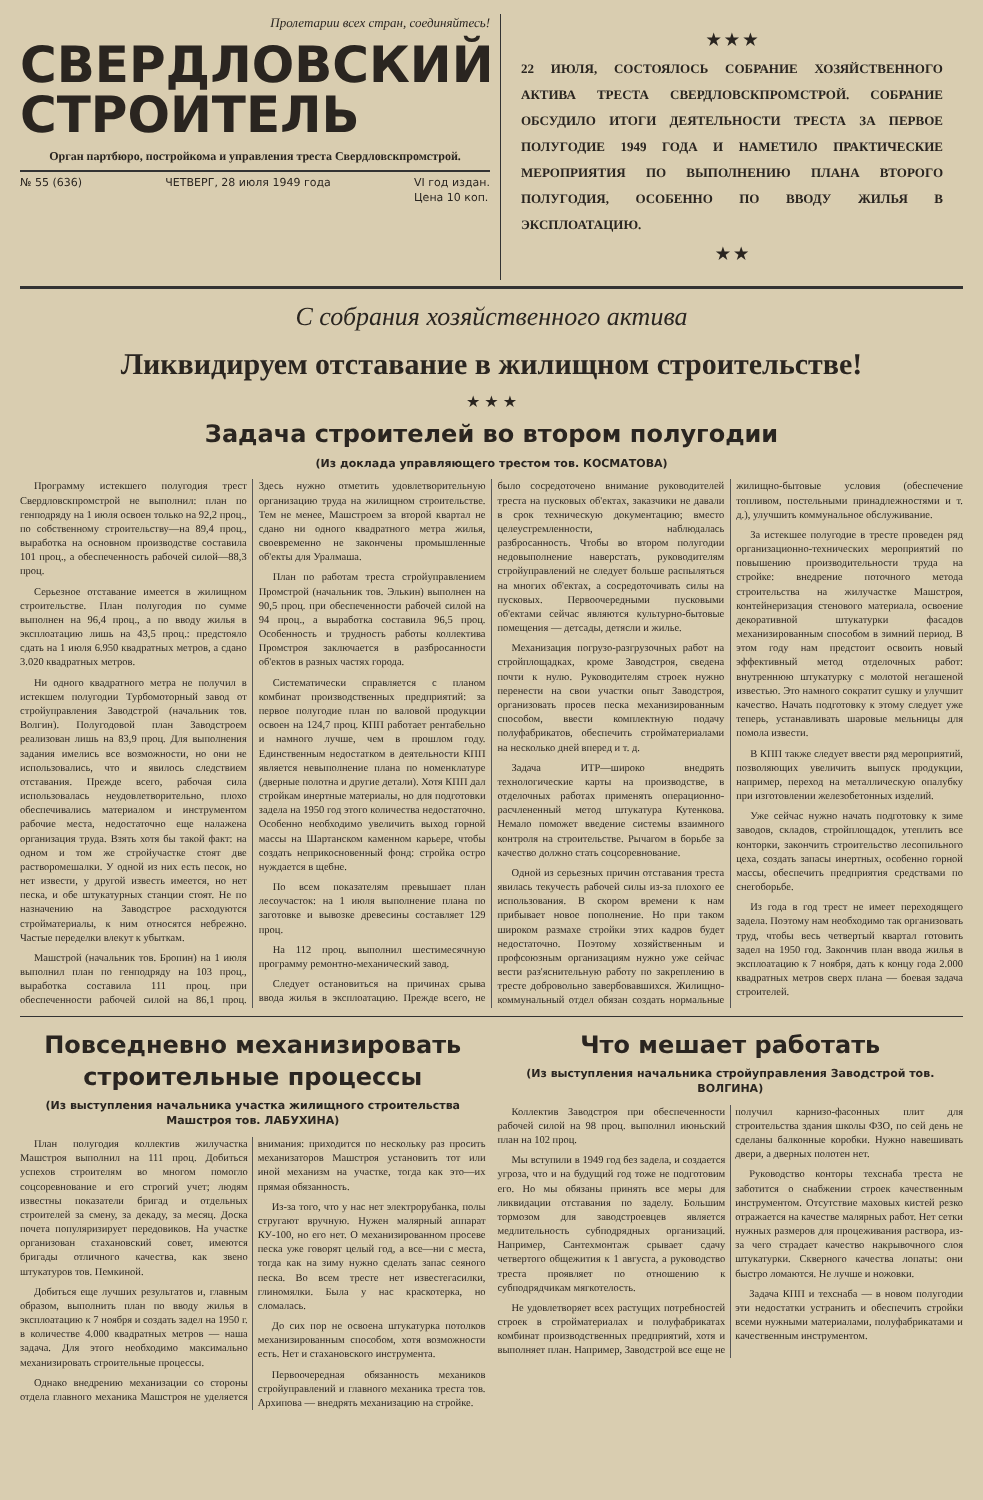Пролетарии всех стран, соединяйтесь!
СВЕРДЛОВСКИЙ
СТРОИТЕЛЬ
Орган партбюро, постройкома и управления треста Свердловскпромстрой.
№ 55 (636) ЧЕТВЕРГ, 28 июля 1949 года VI год издан.
Цена 10 коп.
★ ★ ★
22 ИЮЛЯ, СОСТОЯЛОСЬ СОБРАНИЕ ХОЗЯЙСТВЕННОГО АКТИВА ТРЕСТА СВЕРДЛОВСКПРОМСТРОЙ. СОБРАНИЕ ОБСУДИЛО ИТОГИ ДЕЯТЕЛЬНОСТИ ТРЕСТА ЗА ПЕРВОЕ ПОЛУГОДИЕ 1949 ГОДА И НАМЕТИЛО ПРАКТИЧЕСКИЕ МЕРОПРИЯТИЯ ПО ВЫПОЛНЕНИЮ ПЛАНА ВТОРОГО ПОЛУГОДИЯ, ОСОБЕННО ПО ВВОДУ ЖИЛЬЯ В ЭКСПЛОАТАЦИЮ.
★ ★
С собрания хозяйственного актива
Ликвидируем отставание в жилищном строительстве!
★ ★ ★
Задача строителей во втором полугодии
(Из доклада управляющего трестом тов. КОСМАТОВА)
Программу истекшего полугодия трест Свердловскпромстрой не выполнил: план по генподряду на 1 июля освоен только на 92,2 проц., по собственному строительству—на 89,4 проц., выработка на основном производстве составила 101 проц., а обеспеченность рабочей силой—88,3 проц.
Серьезное отставание имеется в жилищном строительстве. План полугодия по сумме выполнен на 96,4 проц., а по вводу жилья в эксплоатацию лишь на 43,5 проц.: предстояло сдать на 1 июля 6.950 квадратных метров, а сдано 3.020 квадратных метров.
Ни одного квадратного метра не получил в истекшем полугодии Турбомоторный завод от стройуправления Заводстрой (начальник тов. Волгин). Полугодовой план Заводстроем реализован лишь на 83,9 проц. Для выполнения задания имелись все возможности, но они не использовались, что и явилось следствием отставания. Прежде всего, рабочая сила использовалась неудовлетворительно, плохо обеспечивались материалом и инструментом рабочие места, недостаточно еще налажена организация труда. Взять хотя бы такой факт: на одном и том же стройучастке стоят две растворомешалки. У одной из них есть песок, но нет извести, у другой известь имеется, но нет песка, и обе штукатурных станции стоят. Не по назначению на Заводстрое расходуются стройматериалы, к ним относятся небрежно. Частые переделки влекут к убыткам.
Машстрой (начальник тов. Бропин) на 1 июля выполнил план по генподряду на 103 проц., выработка составила 111 проц. при обеспеченности рабочей силой на 86,1 проц. Здесь нужно отметить удовлетворительную организацию труда на жилищном строительстве. Тем не менее, Машстроем за второй квартал не сдано ни одного квадратного метра жилья, своевременно не закончены промышленные об'екты для Уралмаша.
План по работам треста стройуправлением Промстрой (начальник тов. Элькин) выполнен на 90,5 проц. при обеспеченности рабочей силой на 94 проц., а выработка составила 96,5 проц. Особенность и трудность работы коллектива Промстроя заключается в разбросанности об'ектов в разных частях города.
Систематически справляется с планом комбинат производственных предприятий: за первое полугодие план по валовой продукции освоен на 124,7 проц. КПП работает рентабельно и намного лучше, чем в прошлом году. Единственным недостатком в деятельности КПП является невыполнение плана по номенклатуре (дверные полотна и другие детали). Хотя КПП дал стройкам инертные материалы, но для подготовки задела на 1950 год этого количества недостаточно. Особенно необходимо увеличить выход горной массы на Шартанском каменном карьере, чтобы создать неприкосновенный фонд: стройка остро нуждается в щебне.
По всем показателям превышает план лесоучасток: на 1 июля выполнение плана по заготовке и вывозке древесины составляет 129 проц.
На 112 проц. выполнил шестимесячную программу ремонтно-механический завод.
Следует остановиться на причинах срыва ввода жилья в эксплоатацию. Прежде всего, не было сосредоточено внимание руководителей треста на пусковых об'ектах, заказчики не давали в срок техническую документацию; вместо целеустремленности, наблюдалась разбросанность. Чтобы во втором полугодии недовыполнение наверстать, руководителям стройуправлений не следует больше распыляться на многих об'ектах, а сосредоточивать силы на пусковых. Первоочередными пусковыми об'ектами сейчас являются культурно-бытовые помещения — детсады, детясли и жилье.
Механизация погрузо-разгрузочных работ на стройплощадках, кроме Заводстроя, сведена почти к нулю. Руководителям строек нужно перенести на свои участки опыт Заводстроя, организовать просев песка механизированным способом, ввести комплектную подачу полуфабрикатов, обеспечить стройматериалами на несколько дней вперед и т. д.
Задача ИТР—широко внедрять технологические карты на производстве, в отделочных работах применять операционно-расчлененный метод штукатура Кутенкова. Немало поможет введение системы взаимного контроля на строительстве. Рычагом в борьбе за качество должно стать соцсоревнование.
Одной из серьезных причин отставания треста явилась текучесть рабочей силы из-за плохого ее использования. В скором времени к нам прибывает новое пополнение. Но при таком широком размахе стройки этих кадров будет недостаточно. Поэтому хозяйственным и профсоюзным организациям нужно уже сейчас вести раз'яснительную работу по закреплению в тресте добровольно завербовавшихся. Жилищно-коммунальный отдел обязан создать нормальные жилищно-бытовые условия (обеспечение топливом, постельными принадлежностями и т. д.), улучшить коммунальное обслуживание.
За истекшее полугодие в тресте проведен ряд организационно-технических мероприятий по повышению производительности труда на стройке: внедрение поточного метода строительства на жилучастке Машстроя, контейнеризация стенового материала, освоение декоративной штукатурки фасадов механизированным способом в зимний период. В этом году нам предстоит освоить новый эффективный метод отделочных работ: внутреннюю штукатурку с молотой негашеной известью. Это намного сократит сушку и улучшит качество. Начать подготовку к этому следует уже теперь, устанавливать шаровые мельницы для помола извести.
В КПП также следует ввести ряд мероприятий, позволяющих увеличить выпуск продукции, например, переход на металлическую опалубку при изготовлении железобетонных изделий.
Уже сейчас нужно начать подготовку к зиме заводов, складов, стройплощадок, утеплить все конторки, закончить строительство лесопильного цеха, создать запасы инертных, особенно горной массы, обеспечить предприятия средствами по снегоборьбе.
Из года в год трест не имеет переходящего задела. Поэтому нам необходимо так организовать труд, чтобы весь четвертый квартал готовить задел на 1950 год. Закончив план ввода жилья в эксплоатацию к 7 ноября, дать к концу года 2.000 квадратных метров сверх плана — боевая задача строителей.
Повседневно механизировать строительные процессы
(Из выступления начальника участка жилищного строительства Машстроя тов. ЛАБУХИНА)
План полугодия коллектив жилучастка Машстроя выполнил на 111 проц. Добиться успехов строителям во многом помогло соцсоревнование и его строгий учет; людям известны показатели бригад и отдельных строителей за смену, за декаду, за месяц. Доска почета популяризирует передовиков. На участке организован стахановский совет, имеются бригады отличного качества, как звено штукатуров тов. Пемкиной.
Добиться еще лучших результатов и, главным образом, выполнить план по вводу жилья в эксплоатацию к 7 ноября и создать задел на 1950 г. в количестве 4.000 квадратных метров — наша задача. Для этого необходимо максимально механизировать строительные процессы.
Однако внедрению механизации со стороны отдела главного механика Машстроя не уделяется внимания: приходится по нескольку раз просить механизаторов Машстроя установить тот или иной механизм на участке, тогда как это—их прямая обязанность.
Из-за того, что у нас нет электрорубанка, полы стругают вручную. Нужен малярный аппарат КУ-100, но его нет. О механизированном просеве песка уже говорят целый год, а все—ни с места, тогда как на зиму нужно сделать запас сеяного песка. Во всем тресте нет известегасилки, глиномялки. Была у нас краскотерка, но сломалась.
До сих пор не освоена штукатурка потолков механизированным способом, хотя возможности есть. Нет и стахановского инструмента.
Первоочередная обязанность механиков стройуправлений и главного механика треста тов. Архипова — внедрять механизацию на стройке.
Что мешает работать
(Из выступления начальника стройуправления Заводстрой тов. ВОЛГИНА)
Коллектив Заводстроя при обеспеченности рабочей силой на 98 проц. выполнил июньский план на 102 проц.
Мы вступили в 1949 год без задела, и создается угроза, что и на будущий год тоже не подготовим его. Но мы обязаны принять все меры для ликвидации отставания по заделу. Большим тормозом для заводстроевцев является медлительность субподрядных организаций. Например, Сантехмонтаж срывает сдачу четвертого общежития к 1 августа, а руководство треста проявляет по отношению к субподрядчикам мягкотелость.
Не удовлетворяет всех растущих потребностей строек в стройматериалах и полуфабрикатах комбинат производственных предприятий, хотя и выполняет план. Например, Заводстрой все еще не получил карнизо-фасонных плит для строительства здания школы ФЗО, по сей день не сделаны балконные коробки. Нужно навешивать двери, а дверных полотен нет.
Руководство конторы техснаба треста не заботится о снабжении строек качественным инструментом. Отсутствие маховых кистей резко отражается на качестве малярных работ. Нет сетки нужных размеров для процеживания раствора, из-за чего страдает качество накрывочного слоя штукатурки. Скверного качества лопаты: они быстро ломаются. Не лучше и ножовки.
Задача КПП и техснаба — в новом полугодии эти недостатки устранить и обеспечить стройки всеми нужными материалами, полуфабрикатами и качественным инструментом.